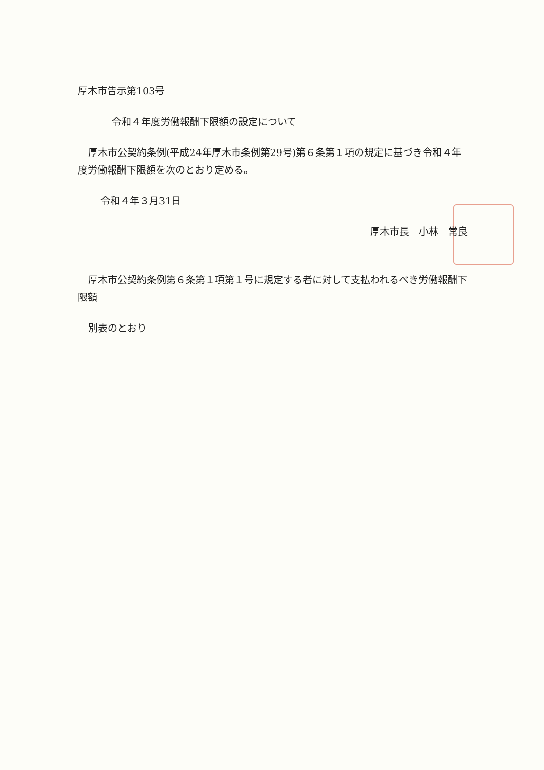厚木市告示第103号
令和４年度労働報酬下限額の設定について
厚木市公契約条例(平成24年厚木市条例第29号)第６条第１項の規定に基づき令和４年度労働報酬下限額を次のとおり定める。
令和４年３月31日
厚木市長　小林　常良
厚木市公契約条例第６条第１項第１号に規定する者に対して支払われるべき労働報酬下限額
別表のとおり